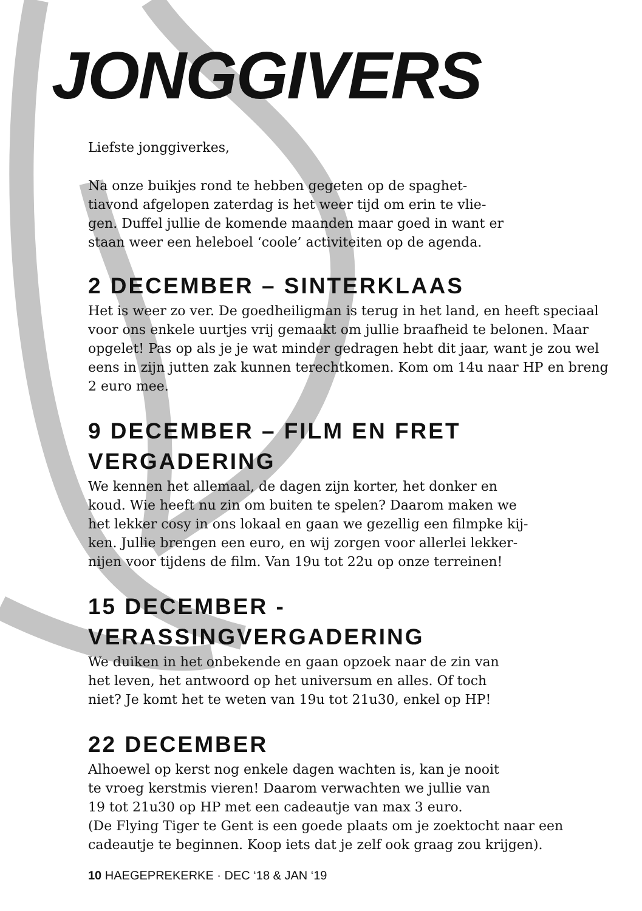JONGGIVERS
Liefste jonggiverkes,
Na onze buikjes rond te hebben gegeten op de spaghet-
tiavond afgelopen zaterdag is het weer tijd om erin te vlie-
gen. Duffel jullie de komende maanden maar goed in want er
staan weer een heleboel ‘coole’ activiteiten op de agenda.
2 DECEMBER – SINTERKLAAS
Het is weer zo ver. De goedheiligman is terug in het land, en heeft speciaal voor ons enkele uurtjes vrij gemaakt om jullie braafheid te belonen. Maar opgelet! Pas op als je je wat minder gedragen hebt dit jaar, want je zou wel eens in zijn jutten zak kunnen terechtkomen. Kom om 14u naar HP en breng 2 euro mee.
9 DECEMBER – FILM EN FRET VERGADERING
We kennen het allemaal, de dagen zijn korter, het donker en
koud. Wie heeft nu zin om buiten te spelen? Daarom maken we
het lekker cosy in ons lokaal en gaan we gezellig een filmpke kij-
ken. Jullie brengen een euro, en wij zorgen voor allerlei lekker-
nijen voor tijdens de film. Van 19u tot 22u op onze terreinen!
15 DECEMBER - VERASSINGVERGADERING
We duiken in het onbekende en gaan opzoek naar de zin van
het leven, het antwoord op het universum en alles. Of toch
niet? Je komt het te weten van 19u tot 21u30, enkel op HP!
22 DECEMBER
Alhoewel op kerst nog enkele dagen wachten is, kan je nooit
te vroeg kerstmis vieren! Daarom verwachten we jullie van
19 tot 21u30 op HP met een cadeautje van max 3 euro.
(De Flying Tiger te Gent is een goede plaats om je zoektocht naar een cadeautje te beginnen. Koop iets dat je zelf ook graag zou krijgen).
10 HAEGEPREKERKE · DEC ‘18 & JAN ‘19